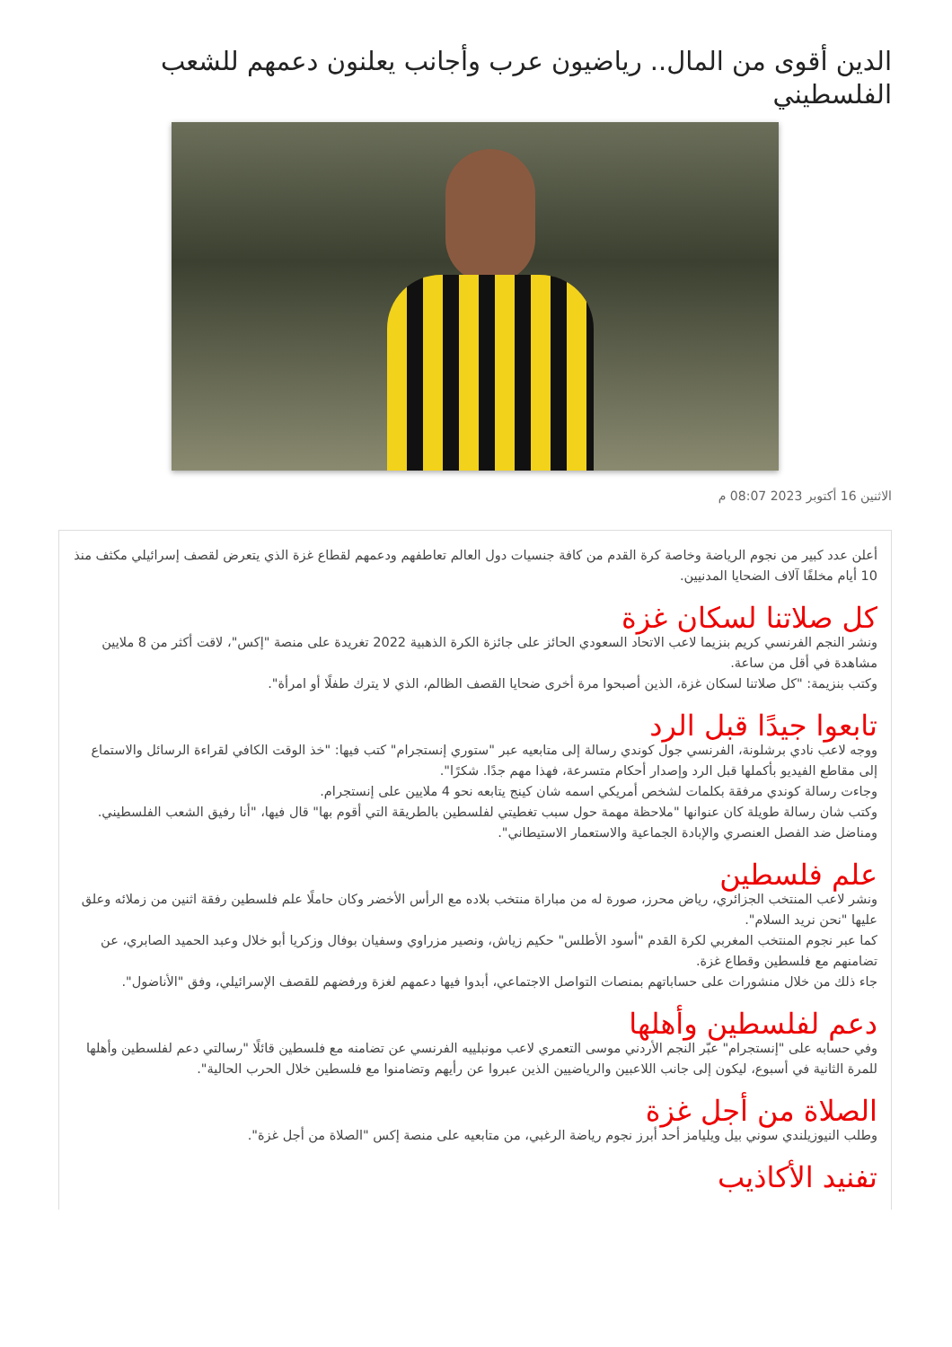الدين أقوى من المال.. رياضيون عرب وأجانب يعلنون دعمهم للشعب الفلسطيني
الاثنين 16 أكتوبر 2023 08:07 م
أعلن عدد كبير من نجوم الرياضة وخاصة كرة القدم من كافة جنسيات دول العالم تعاطفهم ودعمهم لقطاع غزة الذي يتعرض لقصف إسرائيلي مكثف منذ 10 أيام مخلفًا آلاف الضحايا المدنيين.
كل صلاتنا لسكان غزة
ونشر النجم الفرنسي كريم بنزيما لاعب الاتحاد السعودي الحائز على جائزة الكرة الذهبية 2022 تغريدة على منصة "إكس"، لاقت أكثر من 8 ملايين مشاهدة في أقل من ساعة.
وكتب بنزيمة: "كل صلاتنا لسكان غزة، الذين أصبحوا مرة أخرى ضحايا القصف الظالم، الذي لا يترك طفلًا أو امرأة".
تابعوا جيدًا قبل الرد
ووجه لاعب نادي برشلونة، الفرنسي جول كوندي رسالة إلى متابعيه عبر "ستوري إنستجرام" كتب فيها: "خذ الوقت الكافي لقراءة الرسائل والاستماع إلى مقاطع الفيديو بأكملها قبل الرد وإصدار أحكام متسرعة، فهذا مهم جدًا. شكرًا".
وجاءت رسالة كوندي مرفقة بكلمات لشخص أمريكي اسمه شان كينج يتابعه نحو 4 ملايين على إنستجرام.
وكتب شان رسالة طويلة كان عنوانها "ملاحظة مهمة حول سبب تغطيتي لفلسطين بالطريقة التي أقوم بها" قال فيها، "أنا رفيق الشعب الفلسطيني. ومناضل ضد الفصل العنصري والإبادة الجماعية والاستعمار الاستيطاني".
علم فلسطين
ونشر لاعب المنتخب الجزائري، رياض محرز، صورة له من مباراة منتخب بلاده مع الرأس الأخضر وكان حاملًا علم فلسطين رفقة اثنين من زملائه وعلق عليها "نحن نريد السلام".
كما عبر نجوم المنتخب المغربي لكرة القدم "أسود الأطلس" حكيم زياش، ونصير مزراوي وسفيان بوفال وزكريا أبو خلال وعبد الحميد الصابري، عن تضامنهم مع فلسطين وقطاع غزة.
جاء ذلك من خلال منشورات على حساباتهم بمنصات التواصل الاجتماعي، أبدوا فيها دعمهم لغزة ورفضهم للقصف الإسرائيلي، وفق "الأناضول".
دعم لفلسطين وأهلها
وفي حسابه على "إنستجرام" عبّر النجم الأردني موسى التعمري لاعب مونبلييه الفرنسي عن تضامنه مع فلسطين قائلًا "رسالتي دعم لفلسطين وأهلها للمرة الثانية في أسبوع، ليكون إلى جانب اللاعبين والرياضيين الذين عبروا عن رأيهم وتضامنوا مع فلسطين خلال الحرب الحالية".
الصلاة من أجل غزة
وطلب النيوزيلندي سوني بيل ويليامز أحد أبرز نجوم رياضة الرغبي، من متابعيه على منصة إكس "الصلاة من أجل غزة".
تفنيد الأكاذيب